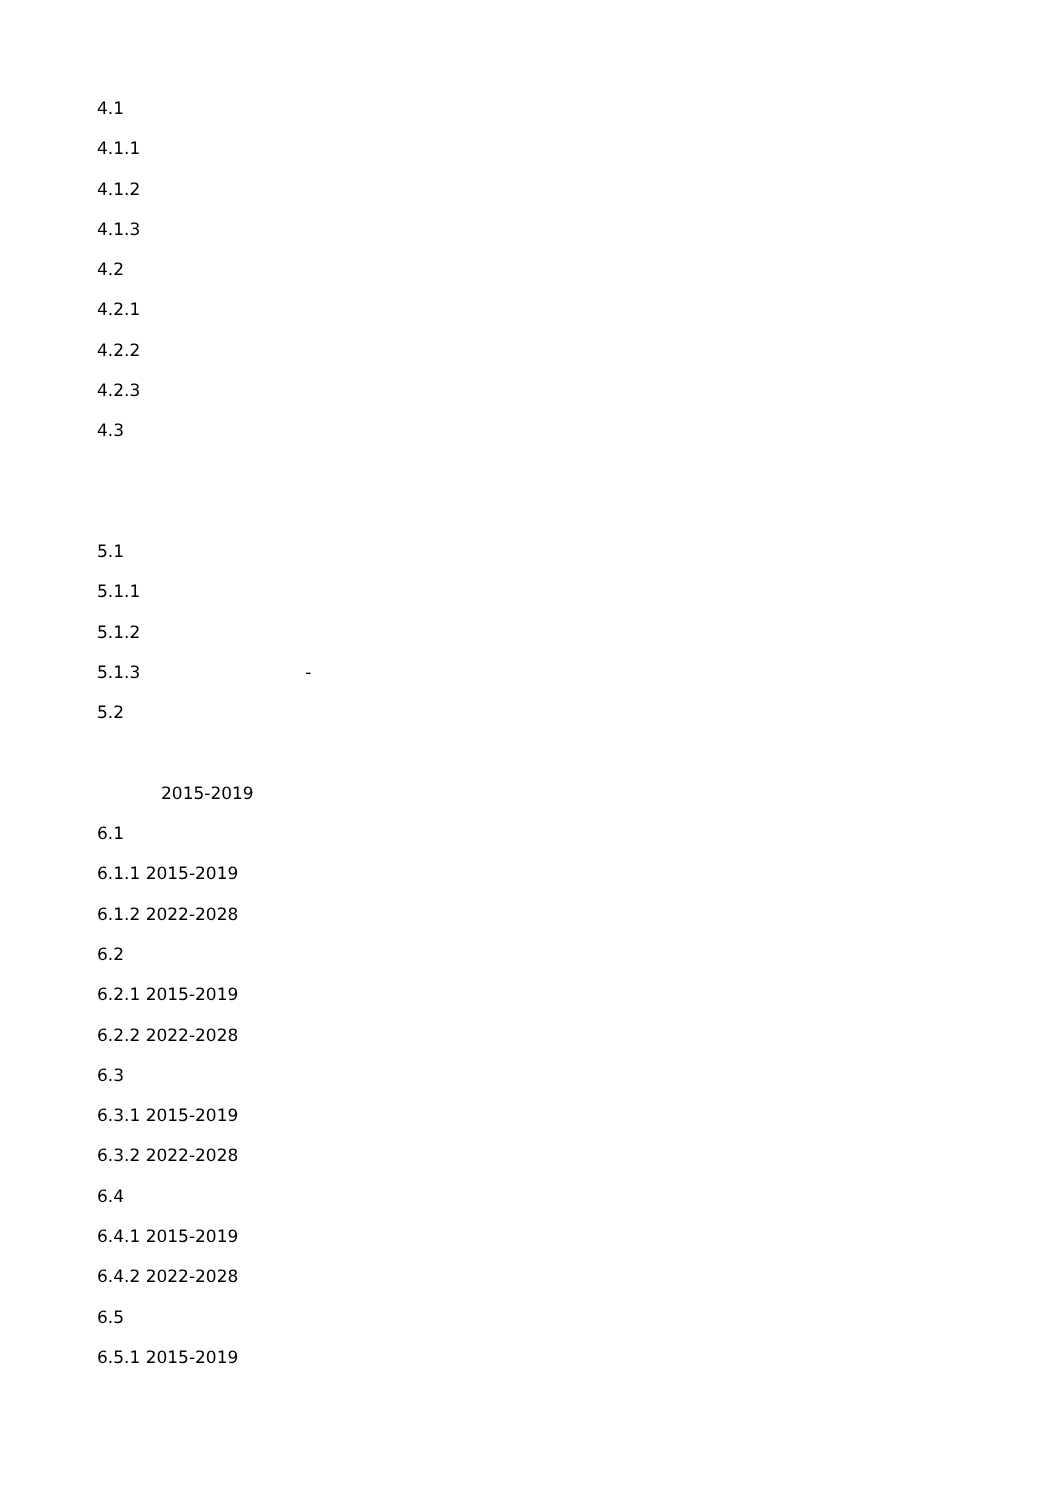4.1
4.1.1
4.1.2
4.1.3
4.2
4.2.1
4.2.2
4.2.3
4.3
5.1
5.1.1
5.1.2
5.1.3 -
5.2
2015-2019
6.1
6.1.1 2015-2019
6.1.2 2022-2028
6.2
6.2.1 2015-2019
6.2.2 2022-2028
6.3
6.3.1 2015-2019
6.3.2 2022-2028
6.4
6.4.1 2015-2019
6.4.2 2022-2028
6.5
6.5.1 2015-2019